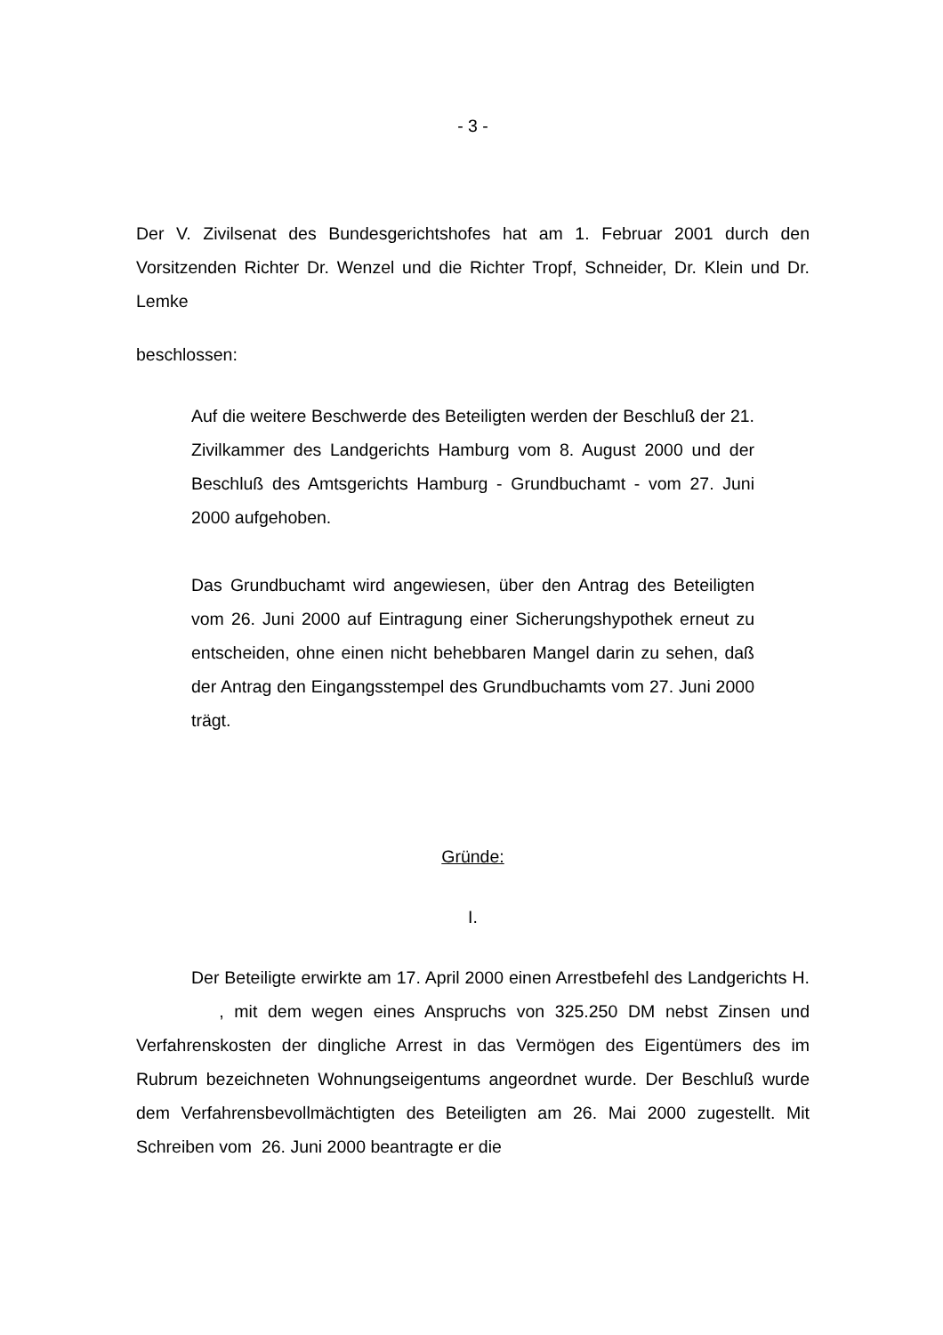- 3 -
Der V. Zivilsenat des Bundesgerichtshofes hat am 1. Februar 2001 durch den Vorsitzenden Richter Dr. Wenzel und die Richter Tropf, Schneider, Dr. Klein und Dr. Lemke
beschlossen:
Auf die weitere Beschwerde des Beteiligten werden der Beschluß der 21. Zivilkammer des Landgerichts Hamburg vom 8. August 2000 und der Beschluß des Amtsgerichts Hamburg - Grundbuchamt - vom 27. Juni 2000 aufgehoben.
Das Grundbuchamt wird angewiesen, über den Antrag des Beteiligten vom 26. Juni 2000 auf Eintragung einer Sicherungshypothek erneut zu entscheiden, ohne einen nicht behebbaren Mangel darin zu sehen, daß der Antrag den Eingangsstempel des Grundbuchamts vom 27. Juni 2000 trägt.
Gründe:
I.
Der Beteiligte erwirkte am 17. April 2000 einen Arrestbefehl des Landgerichts H. , mit dem wegen eines Anspruchs von 325.250 DM nebst Zinsen und Verfahrenskosten der dingliche Arrest in das Vermögen des Eigentümers des im Rubrum bezeichneten Wohnungseigentums angeordnet wurde. Der Beschluß wurde dem Verfahrensbevollmächtigten des Beteiligten am 26. Mai 2000 zugestellt. Mit Schreiben vom 26. Juni 2000 beantragte er die